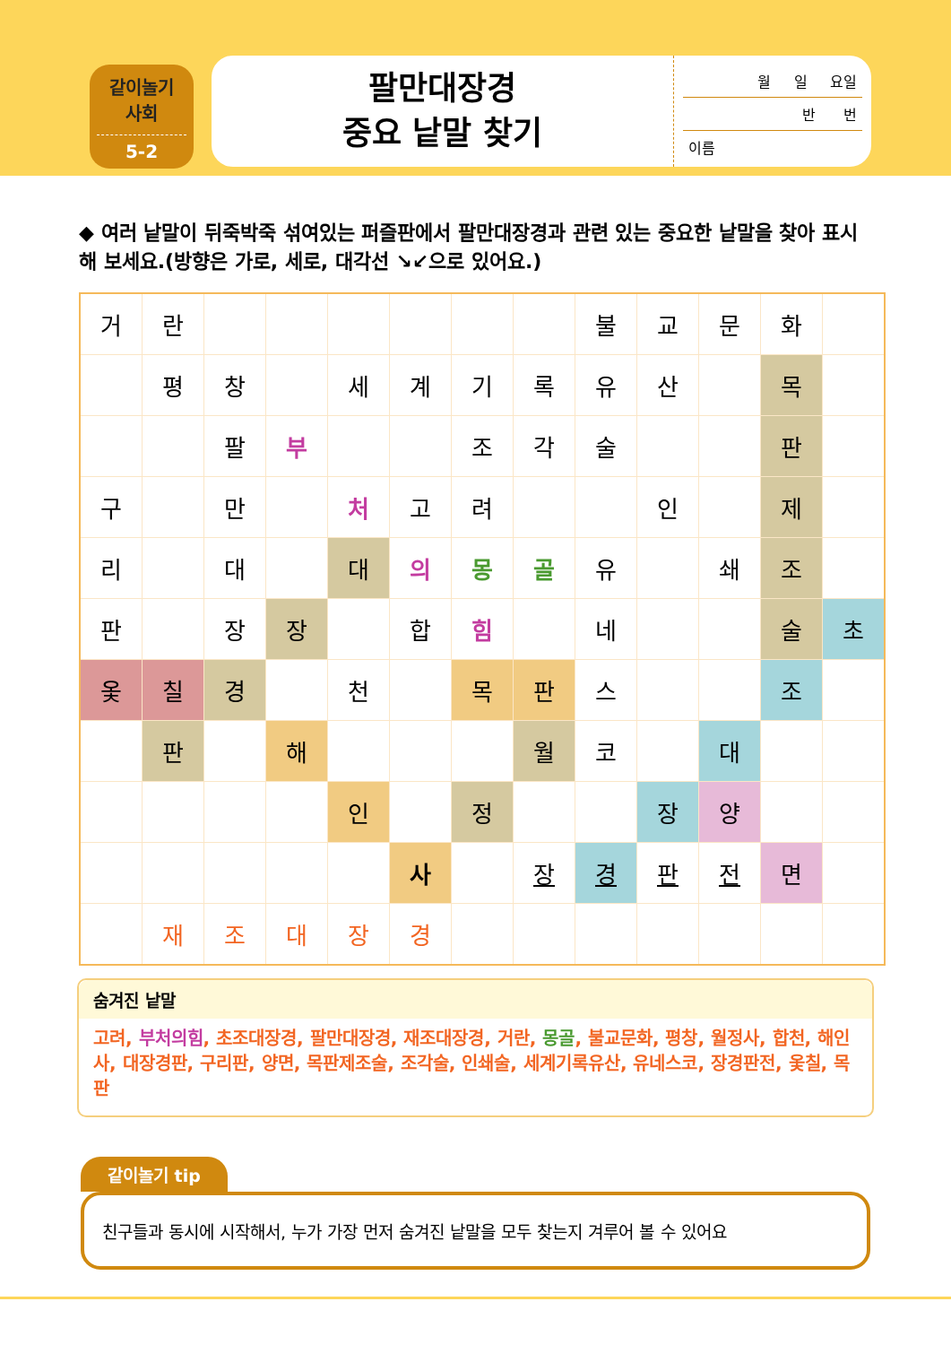같이놀기
사회
5-2
팔만대장경
중요 낱말 찾기
월 일 요일
반 번
이름
◆ 여러 낱말이 뒤죽박죽 섞여있는 퍼즐판에서 팔만대장경과 관련 있는 중요한 낱말을 찾아 표시해 보세요.(방향은 가로, 세로, 대각선 ↘↙으로 있어요.)
| 거 | 란 | | | | | | | 불 | 교 | 문 | 화 | |
| | 평 | 창 | | 세 | 계 | 기 | 록 | 유 | 산 | | 목 | |
| | | 팔 | 부 | | | 조 | 각 | 술 | | | 판 | |
| 구 | | 만 | | 처 | 고 | 려 | | | 인 | | 제 | |
| 리 | | 대 | | 대 | 의 | 몽 | 골 | 유 | | 쇄 | 조 | |
| 판 | | 장 | 장 | | 합 | 힘 | | 네 | | | 술 | 초 |
| 옻 | 칠 | 경 | | 천 | | 목 | 판 | 스 | | | 조 | |
| | 판 | | 해 | | | | 월 | 코 | | 대 | | |
| | | | | 인 | | 정 | | | 장 | 양 | | |
| | | | | | 사 | | 장 | 경 | 판 | 전 | 면 | |
| | 재 | 조 | 대 | 장 | 경 | | | | | | | |
숨겨진 낱말
고려, 부처의힘, 초조대장경, 팔만대장경, 재조대장경, 거란, 몽골, 불교문화, 평창, 월정사, 합천, 해인사, 대장경판, 구리판, 양면, 목판제조술, 조각술, 인쇄술, 세계기록유산, 유네스코, 장경판전, 옻칠, 목판
같이놀기 tip
친구들과 동시에 시작해서, 누가 가장 먼저 숨겨진 낱말을 모두 찾는지 겨루어 볼 수 있어요